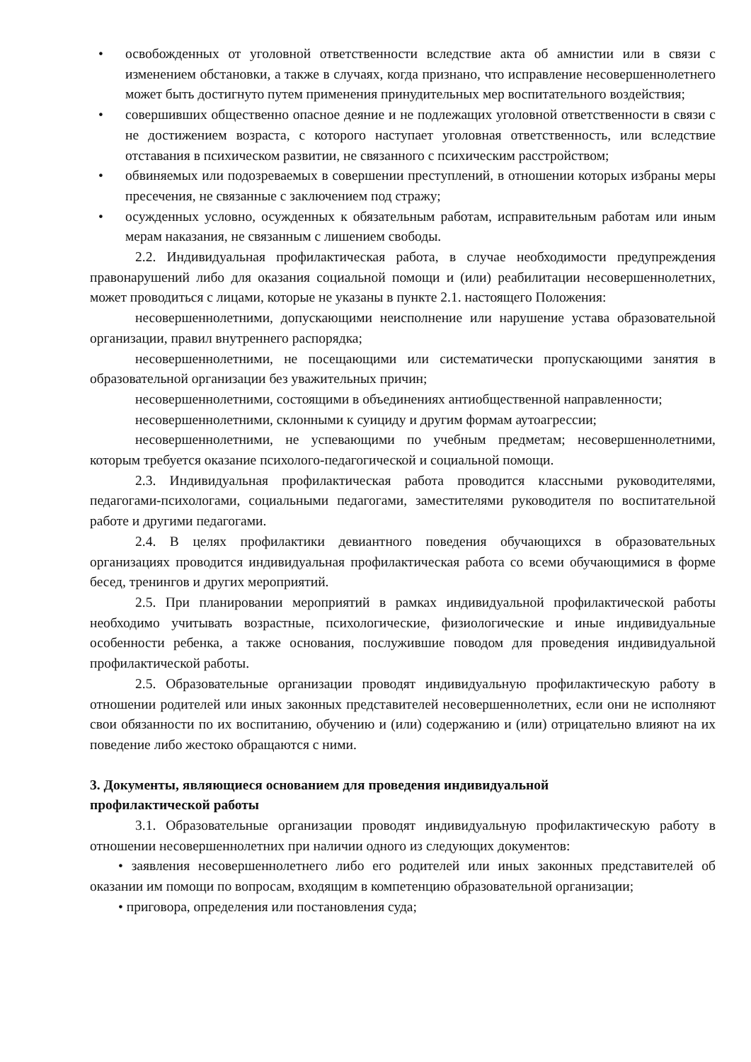• освобожденных от уголовной ответственности вследствие акта об амнистии или в связи с изменением обстановки, а также в случаях, когда признано, что исправление несовершеннолетнего может быть достигнуто путем применения принудительных мер воспитательного воздействия;
• совершивших общественно опасное деяние и не подлежащих уголовной ответственности в связи с не достижением возраста, с которого наступает уголовная ответственность, или вследствие отставания в психическом развитии, не связанного с психическим расстройством;
• обвиняемых или подозреваемых в совершении преступлений, в отношении которых избраны меры пресечения, не связанные с заключением под стражу;
• осужденных условно, осужденных к обязательным работам, исправительным работам или иным мерам наказания, не связанным с лишением свободы.
2.2. Индивидуальная профилактическая работа, в случае необходимости предупреждения правонарушений либо для оказания социальной помощи и (или) реабилитации несовершеннолетних, может проводиться с лицами, которые не указаны в пункте 2.1. настоящего Положения:
несовершеннолетними, допускающими неисполнение или нарушение устава образовательной организации, правил внутреннего распорядка;
несовершеннолетними, не посещающими или систематически пропускающими занятия в образовательной организации без уважительных причин;
несовершеннолетними, состоящими в объединениях антиобщественной направленности;
несовершеннолетними, склонными к суициду и другим формам аутоагрессии;
несовершеннолетними, не успевающими по учебным предметам; несовершеннолетними, которым требуется оказание психолого-педагогической и социальной помощи.
2.3. Индивидуальная профилактическая работа проводится классными руководителями, педагогами-психологами, социальными педагогами, заместителями руководителя по воспитательной работе и другими педагогами.
2.4. В целях профилактики девиантного поведения обучающихся в образовательных организациях проводится индивидуальная профилактическая работа со всеми обучающимися в форме бесед, тренингов и других мероприятий.
2.5. При планировании мероприятий в рамках индивидуальной профилактической работы необходимо учитывать возрастные, психологические, физиологические и иные индивидуальные особенности ребенка, а также основания, послужившие поводом для проведения индивидуальной профилактической работы.
2.5. Образовательные организации проводят индивидуальную профилактическую работу в отношении родителей или иных законных представителей несовершеннолетних, если они не исполняют свои обязанности по их воспитанию, обучению и (или) содержанию и (или) отрицательно влияют на их поведение либо жестоко обращаются с ними.
3. Документы, являющиеся основанием для проведения индивидуальной
профилактической работы
3.1. Образовательные организации проводят индивидуальную профилактическую работу в отношении несовершеннолетних при наличии одного из следующих документов:
• заявления несовершеннолетнего либо его родителей или иных законных представителей об оказании им помощи по вопросам, входящим в компетенцию образовательной организации;
• приговора, определения или постановления суда;